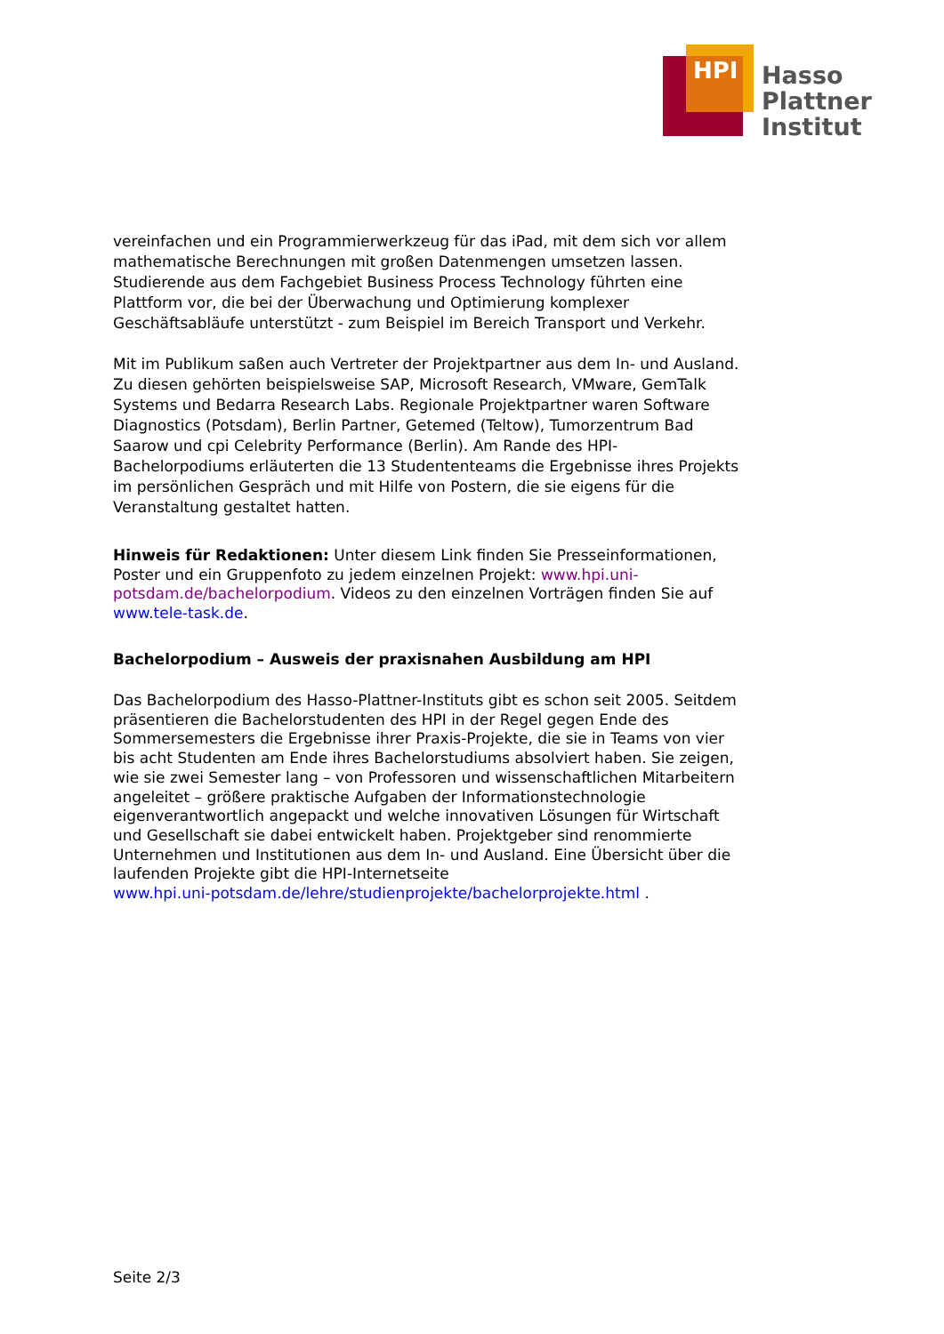HPI
Hasso
Plattner
Institut
vereinfachen und ein Programmierwerkzeug für das iPad, mit dem sich vor allem mathematische Berechnungen mit großen Datenmengen umsetzen lassen. Studierende aus dem Fachgebiet Business Process Technology führten eine Plattform vor, die bei der Überwachung und Optimierung komplexer Geschäftsabläufe unterstützt - zum Beispiel im Bereich Transport und Verkehr.
Mit im Publikum saßen auch Vertreter der Projektpartner aus dem In- und Ausland. Zu diesen gehörten beispielsweise SAP, Microsoft Research, VMware, GemTalk Systems und Bedarra Research Labs. Regionale Projektpartner waren Software Diagnostics (Potsdam), Berlin Partner, Getemed (Teltow), Tumorzentrum Bad Saarow und cpi Celebrity Performance (Berlin). Am Rande des HPI-Bachelorpodiums erläuterten die 13 Studententeams die Ergebnisse ihres Projekts im persönlichen Gespräch und mit Hilfe von Postern, die sie eigens für die Veranstaltung gestaltet hatten.
Hinweis für Redaktionen: Unter diesem Link finden Sie Presseinformationen, Poster und ein Gruppenfoto zu jedem einzelnen Projekt: www.hpi.uni-potsdam.de/bachelorpodium. Videos zu den einzelnen Vorträgen finden Sie auf www.tele-task.de.
Bachelorpodium – Ausweis der praxisnahen Ausbildung am HPI
Das Bachelorpodium des Hasso-Plattner-Instituts gibt es schon seit 2005. Seitdem präsentieren die Bachelorstudenten des HPI in der Regel gegen Ende des Sommersemesters die Ergebnisse ihrer Praxis-Projekte, die sie in Teams von vier bis acht Studenten am Ende ihres Bachelorstudiums absolviert haben. Sie zeigen, wie sie zwei Semester lang – von Professoren und wissenschaftlichen Mitarbeitern angeleitet – größere praktische Aufgaben der Informationstechnologie eigenverantwortlich angepackt und welche innovativen Lösungen für Wirtschaft und Gesellschaft sie dabei entwickelt haben. Projektgeber sind renommierte Unternehmen und Institutionen aus dem In- und Ausland. Eine Übersicht über die laufenden Projekte gibt die HPI-Internetseite
www.hpi.uni-potsdam.de/lehre/studienprojekte/bachelorprojekte.html .
Seite 2/3